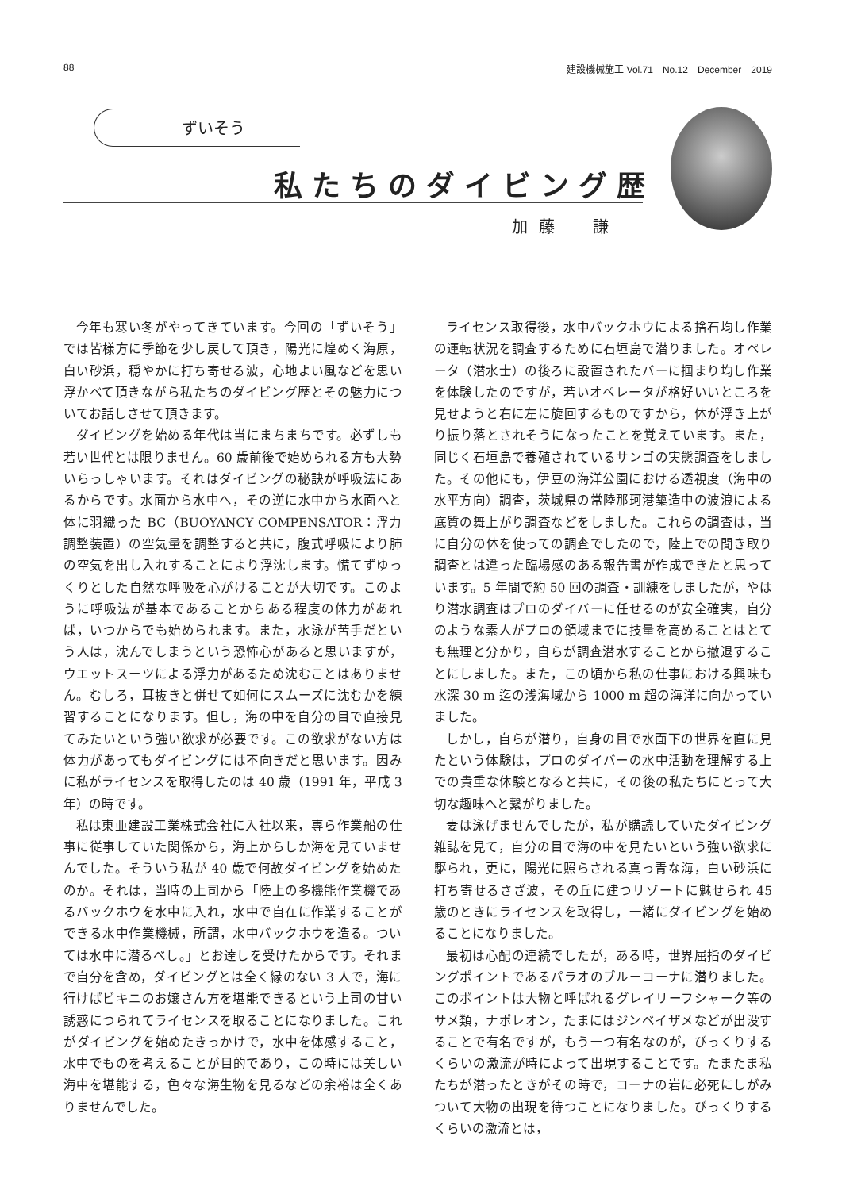88 建設機械施工 Vol.71　No.12　December　2019
ずいそう
私たちのダイビング歴
加藤　謙
今年も寒い冬がやってきています。今回の「ずいそう」では皆様方に季節を少し戻して頂き，陽光に煌めく海原，白い砂浜，穏やかに打ち寄せる波，心地よい風などを思い浮かべて頂きながら私たちのダイビング歴とその魅力についてお話しさせて頂きます。
ダイビングを始める年代は当にまちまちです。必ずしも若い世代とは限りません。60 歳前後で始められる方も大勢いらっしゃいます。それはダイビングの秘訣が呼吸法にあるからです。水面から水中へ，その逆に水中から水面へと体に羽織った BC（BUOYANCY COMPENSATOR：浮力調整装置）の空気量を調整すると共に，腹式呼吸により肺の空気を出し入れすることにより浮沈します。慌てずゆっくりとした自然な呼吸を心がけることが大切です。このように呼吸法が基本であることからある程度の体力があれば，いつからでも始められます。また，水泳が苦手だという人は，沈んでしまうという恐怖心があると思いますが，ウエットスーツによる浮力があるため沈むことはありません。むしろ，耳抜きと併せて如何にスムーズに沈むかを練習することになります。但し，海の中を自分の目で直接見てみたいという強い欲求が必要です。この欲求がない方は体力があってもダイビングには不向きだと思います。因みに私がライセンスを取得したのは 40 歳（1991 年，平成 3 年）の時です。
私は東亜建設工業株式会社に入社以来，専ら作業船の仕事に従事していた関係から，海上からしか海を見ていませんでした。そういう私が 40 歳で何故ダイビングを始めたのか。それは，当時の上司から「陸上の多機能作業機であるバックホウを水中に入れ，水中で自在に作業することができる水中作業機械，所謂，水中バックホウを造る。ついては水中に潜るべし。」とお達しを受けたからです。それまで自分を含め，ダイビングとは全く縁のない 3 人で，海に行けばビキニのお嬢さん方を堪能できるという上司の甘い誘惑につられてライセンスを取ることになりました。これがダイビングを始めたきっかけで，水中を体感すること，水中でものを考えることが目的であり，この時には美しい海中を堪能する，色々な海生物を見るなどの余裕は全くありませんでした。
ライセンス取得後，水中バックホウによる捨石均し作業の運転状況を調査するために石垣島で潜りました。オペレータ（潜水士）の後ろに設置されたバーに掴まり均し作業を体験したのですが，若いオペレータが格好いいところを見せようと右に左に旋回するものですから，体が浮き上がり振り落とされそうになったことを覚えています。また，同じく石垣島で養殖されているサンゴの実態調査をしました。その他にも，伊豆の海洋公園における透視度（海中の水平方向）調査，茨城県の常陸那珂港築造中の波浪による底質の舞上がり調査などをしました。これらの調査は，当に自分の体を使っての調査でしたので，陸上での聞き取り調査とは違った臨場感のある報告書が作成できたと思っています。5 年間で約 50 回の調査・訓練をしましたが，やはり潜水調査はプロのダイバーに任せるのが安全確実，自分のような素人がプロの領域までに技量を高めることはとても無理と分かり，自らが調査潜水することから撤退することにしました。また，この頃から私の仕事における興味も水深 30 m 迄の浅海域から 1000 m 超の海洋に向かっていました。
しかし，自らが潜り，自身の目で水面下の世界を直に見たという体験は，プロのダイバーの水中活動を理解する上での貴重な体験となると共に，その後の私たちにとって大切な趣味へと繋がりました。
妻は泳げませんでしたが，私が購読していたダイビング雑誌を見て，自分の目で海の中を見たいという強い欲求に駆られ，更に，陽光に照らされる真っ青な海，白い砂浜に打ち寄せるさざ波，その丘に建つリゾートに魅せられ 45 歳のときにライセンスを取得し，一緒にダイビングを始めることになりました。
最初は心配の連続でしたが，ある時，世界屈指のダイビングポイントであるパラオのブルーコーナに潜りました。このポイントは大物と呼ばれるグレイリーフシャーク等のサメ類，ナポレオン，たまにはジンベイザメなどが出没することで有名ですが，もう一つ有名なのが，びっくりするくらいの激流が時によって出現することです。たまたま私たちが潜ったときがその時で，コーナの岩に必死にしがみついて大物の出現を待つことになりました。びっくりするくらいの激流とは，